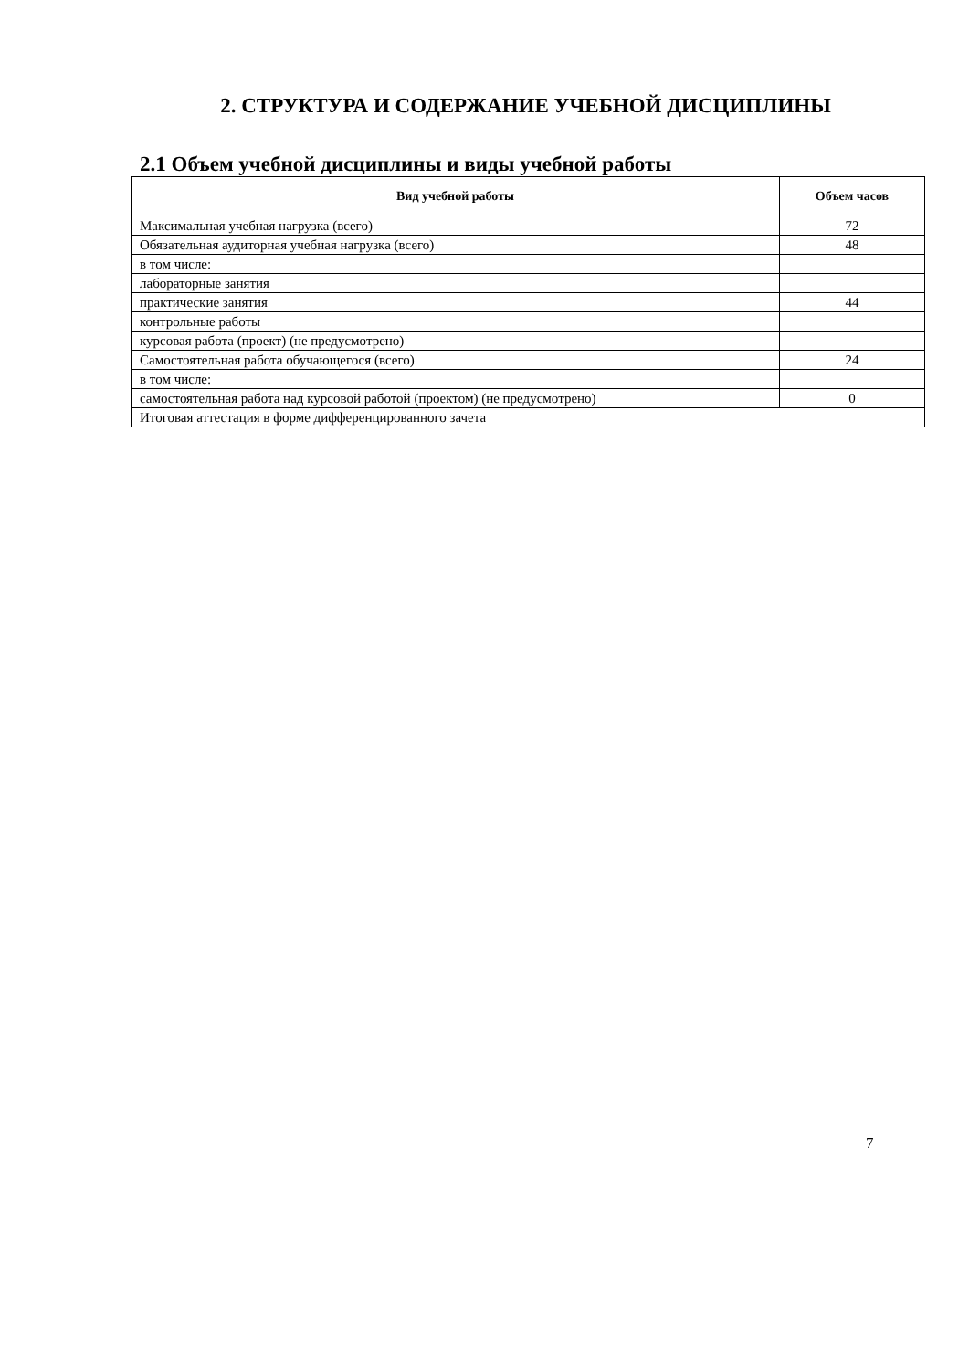2. СТРУКТУРА И СОДЕРЖАНИЕ УЧЕБНОЙ ДИСЦИПЛИНЫ
2.1 Объем учебной дисциплины и виды учебной работы
| Вид учебной работы | Объем часов |
| --- | --- |
| Максимальная учебная нагрузка (всего) | 72 |
| Обязательная аудиторная учебная нагрузка (всего) | 48 |
| в том числе: | |
| лабораторные занятия | |
| практические занятия | 44 |
| контрольные работы | |
| курсовая работа (проект) (не предусмотрено) | |
| Самостоятельная работа обучающегося (всего) | 24 |
| в том числе: | |
| самостоятельная работа над курсовой работой (проектом) (не предусмотрено) | 0 |
| Итоговая аттестация в форме дифференцированного зачета | |
7